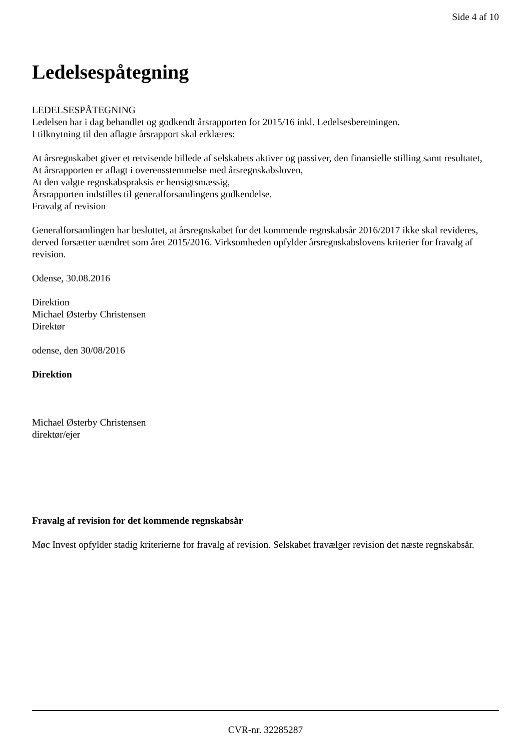Side 4 af 10
Ledelsespåtegning
LEDELSESPÅTEGNING
Ledelsen har i dag behandlet og godkendt årsrapporten for 2015/16 inkl. Ledelsesberetningen.
I tilknytning til den aflagte årsrapport skal erklæres:
At årsregnskabet giver et retvisende billede af selskabets aktiver og passiver, den finansielle stilling samt resultatet,
At årsrapporten er aflagt i overensstemmelse med årsregnskabsloven,
At den valgte regnskabspraksis er hensigtsmæssig,
Årsrapporten indstilles til generalforsamlingens godkendelse.
Fravalg af revision
Generalforsamlingen har besluttet, at årsregnskabet for det kommende regnskabsår 2016/2017 ikke skal revideres, derved forsætter uændret som året 2015/2016. Virksomheden opfylder årsregnskabslovens kriterier for fravalg af revision.
Odense, 30.08.2016
Direktion
Michael Østerby Christensen
Direktør
odense, den 30/08/2016
Direktion
Michael Østerby Christensen
direktør/ejer
Fravalg af revision for det kommende regnskabsår
Møc Invest opfylder stadig kriterierne for fravalg af revision. Selskabet fravælger revision det næste regnskabsår.
CVR-nr. 32285287